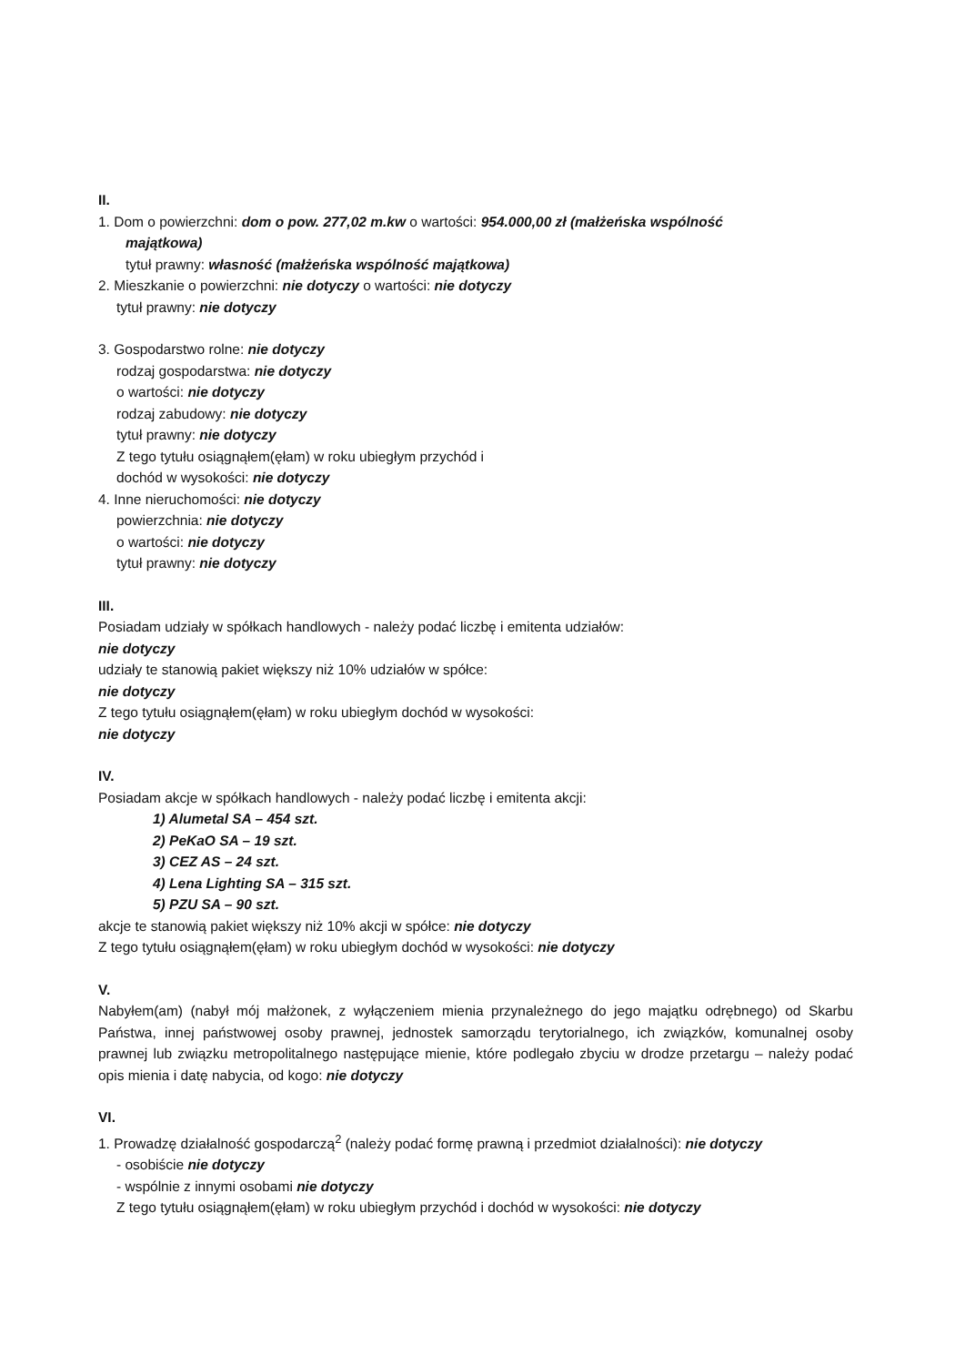II.
1. Dom o powierzchni: dom o pow. 277,02 m.kw o wartości: 954.000,00 zł (małżeńska wspólność
majątkowa)
tytuł prawny: własność (małżeńska wspólność majątkowa)
2. Mieszkanie o powierzchni: nie dotyczy o wartości: nie dotyczy
tytuł prawny: nie dotyczy
3. Gospodarstwo rolne: nie dotyczy
rodzaj gospodarstwa: nie dotyczy
o wartości: nie dotyczy
rodzaj zabudowy: nie dotyczy
tytuł prawny: nie dotyczy
Z tego tytułu osiągnąłem(ęłam) w roku ubiegłym przychód i
dochód w wysokości: nie dotyczy
4. Inne nieruchomości: nie dotyczy
powierzchnia: nie dotyczy
o wartości: nie dotyczy
tytuł prawny: nie dotyczy
III.
Posiadam udziały w spółkach handlowych - należy podać liczbę i emitenta udziałów:
nie dotyczy
udziały te stanowią pakiet większy niż 10% udziałów w spółce:
nie dotyczy
Z tego tytułu osiągnąłem(ęłam) w roku ubiegłym dochód w wysokości:
nie dotyczy
IV.
Posiadam akcje w spółkach handlowych - należy podać liczbę i emitenta akcji:
1) Alumetal SA – 454 szt.
2) PeKaO SA – 19 szt.
3) CEZ AS – 24 szt.
4) Lena Lighting SA – 315 szt.
5) PZU SA – 90 szt.
akcje te stanowią pakiet większy niż 10% akcji w spółce: nie dotyczy
Z tego tytułu osiągnąłem(ęłam) w roku ubiegłym dochód w wysokości: nie dotyczy
V.
Nabyłem(am) (nabył mój małżonek, z wyłączeniem mienia przynależnego do jego majątku odrębnego) od Skarbu Państwa, innej państwowej osoby prawnej, jednostek samorządu terytorialnego, ich związków, komunalnej osoby prawnej lub związku metropolitalnego następujące mienie, które podlegało zbyciu w drodze przetargu – należy podać opis mienia i datę nabycia, od kogo: nie dotyczy
VI.
1. Prowadzę działalność gospodarczą<sup>2</sup> (należy podać formę prawną i przedmiot działalności): nie dotyczy
- osobiście nie dotyczy
- wspólnie z innymi osobami nie dotyczy
Z tego tytułu osiągnąłem(ęłam) w roku ubiegłym przychód i dochód w wysokości: nie dotyczy